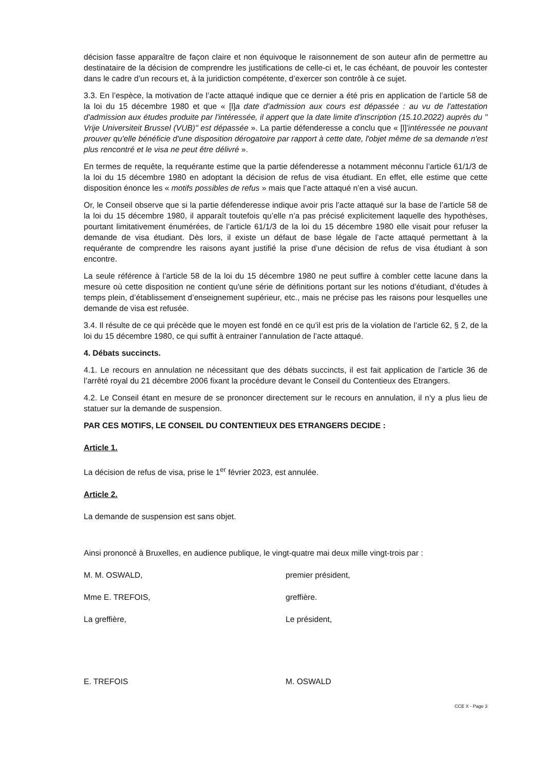décision fasse apparaître de façon claire et non équivoque le raisonnement de son auteur afin de permettre au destinataire de la décision de comprendre les justifications de celle-ci et, le cas échéant, de pouvoir les contester dans le cadre d’un recours et, à la juridiction compétente, d’exercer son contrôle à ce sujet.
3.3. En l’espèce, la motivation de l’acte attaqué indique que ce dernier a été pris en application de l’article 58 de la loi du 15 décembre 1980 et que « [l]a date d'admission aux cours est dépassée : au vu de l'attestation d'admission aux études produite par l'intéressée, il appert que la date limite d'inscription (15.10.2022) auprès du " Vrije Universiteit Brussel (VUB)" est dépassée ». La partie défenderesse a conclu que « [l]'intéressée ne pouvant prouver qu'elle bénéficie d'une disposition dérogatoire par rapport à cette date, l'objet même de sa demande n'est plus rencontré et le visa ne peut être délivré ».
En termes de requête, la requérante estime que la partie défenderesse a notamment méconnu l’article 61/1/3 de la loi du 15 décembre 1980 en adoptant la décision de refus de visa étudiant. En effet, elle estime que cette disposition énonce les « motifs possibles de refus » mais que l’acte attaqué n’en a visé aucun.
Or, le Conseil observe que si la partie défenderesse indique avoir pris l’acte attaqué sur la base de l’article 58 de la loi du 15 décembre 1980, il apparaît toutefois qu’elle n’a pas précisé explicitement laquelle des hypothèses, pourtant limitativement énumérées, de l’article 61/1/3 de la loi du 15 décembre 1980 elle visait pour refuser la demande de visa étudiant. Dès lors, il existe un défaut de base légale de l’acte attaqué permettant à la requérante de comprendre les raisons ayant justifié la prise d’une décision de refus de visa étudiant à son encontre.
La seule référence à l’article 58 de la loi du 15 décembre 1980 ne peut suffire à combler cette lacune dans la mesure où cette disposition ne contient qu'une série de définitions portant sur les notions d’étudiant, d’études à temps plein, d’établissement d’enseignement supérieur, etc., mais ne précise pas les raisons pour lesquelles une demande de visa est refusée.
3.4. Il résulte de ce qui précède que le moyen est fondé en ce qu’il est pris de la violation de l’article 62, § 2, de la loi du 15 décembre 1980, ce qui suffit à entrainer l’annulation de l’acte attaqué.
4. Débats succincts.
4.1. Le recours en annulation ne nécessitant que des débats succincts, il est fait application de l’article 36 de l’arrêté royal du 21 décembre 2006 fixant la procédure devant le Conseil du Contentieux des Etrangers.
4.2. Le Conseil étant en mesure de se prononcer directement sur le recours en annulation, il n’y a plus lieu de statuer sur la demande de suspension.
PAR CES MOTIFS, LE CONSEIL DU CONTENTIEUX DES ETRANGERS DECIDE :
Article 1.
La décision de refus de visa, prise le 1<sup>er</sup> février 2023, est annulée.
Article 2.
La demande de suspension est sans objet.
Ainsi prononcé à Bruxelles, en audience publique, le vingt-quatre mai deux mille vingt-trois par :
M. M. OSWALD, premier président,
Mme E. TREFOIS, greffière.
La greffière, Le président,
E. TREFOIS M. OSWALD
CCE X - Page 3